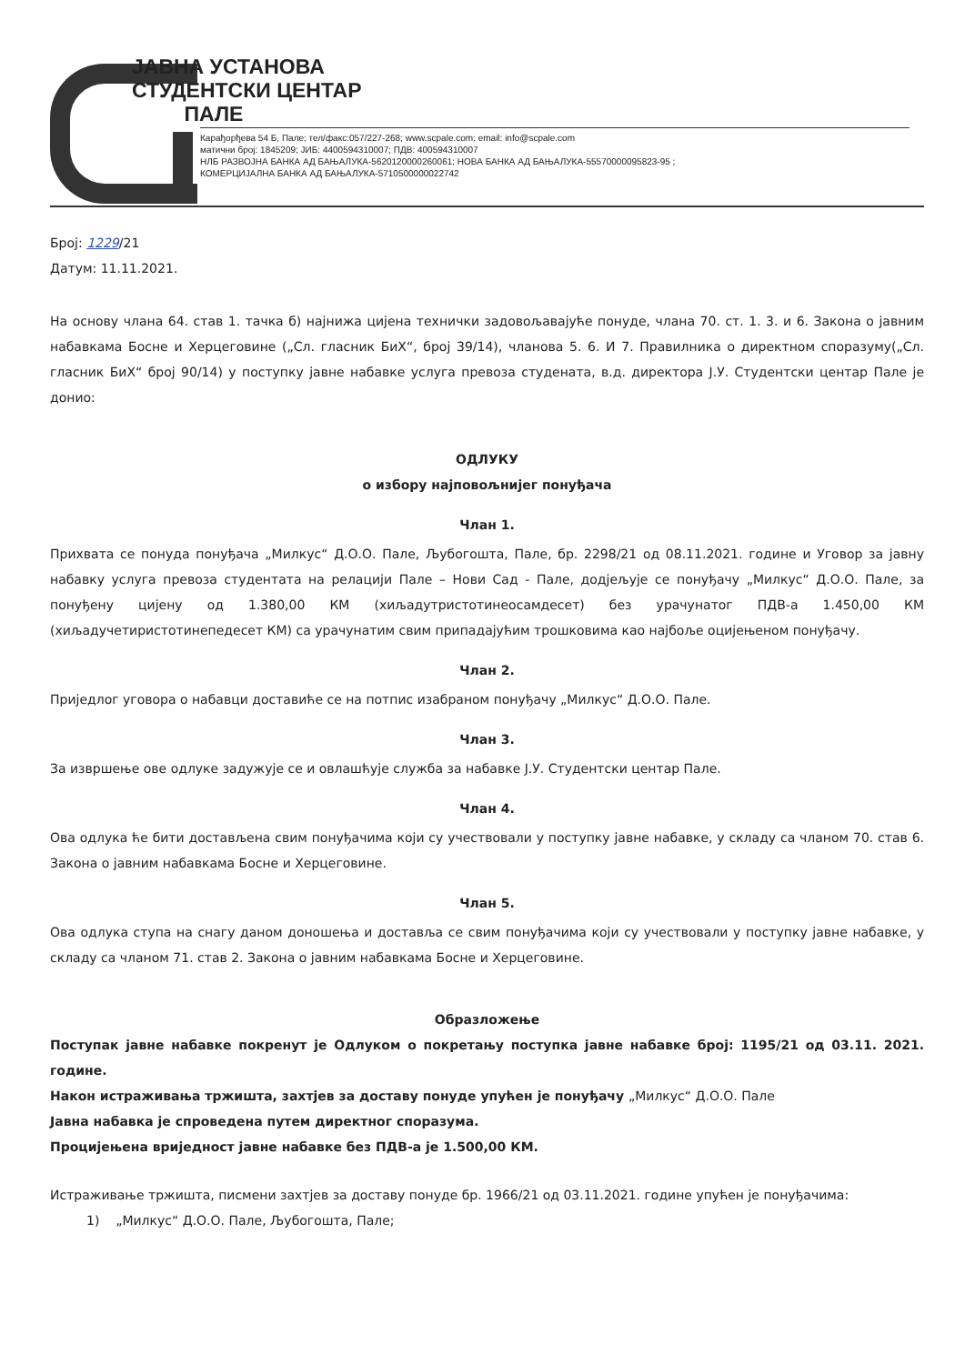ЈАВНА УСТАНОВА
СТУДЕНТСКИ ЦЕНТАР
ПАЛЕ
Карађорђева 54 Б, Пале; тел/факс:057/227-268; www.scpale.com; email: info@scpale.com
матични број: 1845209; ЈИБ: 4400594310007; ПДВ: 400594310007
НЛБ РАЗВОЈНА БАНКА АД БАЊАЛУКА-5620120000260061; НОВА БАНКА АД БАЊАЛУКА-55570000095823-95 ;
КОМЕРЦИЈАЛНА БАНКА АД БАЊАЛУКА-5710500000022742
Број: 1229/21
Датум: 11.11.2021.
На основу члана 64. став 1. тачка б) најнижа цијена технички задовољавајуће понуде, члана 70. ст. 1. 3. и 6. Закона о јавним набавкама Босне и Херцеговине („Сл. гласник БиХ“, број 39/14), чланова 5. 6. И 7. Правилника о директном споразуму(„Сл. гласник БиХ“ број 90/14) у поступку јавне набавке услуга превоза студената, в.д. директора Ј.У. Студентски центар Пале је донио:
ОДЛУКУ
о избору најповољнијег понуђача
Члан 1.
Прихвата се понуда понуђача „Милкус“ Д.О.О. Пале, Љубогошта, Пале, бр. 2298/21 од 08.11.2021. године и Уговор за јавну набавку услуга превоза студентата на релацији Пале – Нови Сад - Пале, додјељује се понуђачу „Милкус“ Д.О.О. Пале, за понуђену цијену од 1.380,00 КМ (хиљадутристотинеосамдесет) без урачунатог ПДВ-а 1.450,00 КМ (хиљадучетиристотинепедесет КМ) са урачунатим свим припадајућим трошковима као најбоље оцијењеном понуђачу.
Члан 2.
Приједлог уговора о набавци доставиће се на потпис изабраном понуђачу „Милкус“ Д.О.О. Пале.
Члан 3.
За извршење ове одлуке задужује се и овлашћује служба за набавке Ј.У. Студентски центар Пале.
Члан 4.
Ова одлука ће бити достављена свим понуђачима који су учествовали у поступку јавне набавке, у складу са чланом 70. став 6. Закона о јавним набавкама Босне и Херцеговине.
Члан 5.
Ова одлука ступа на снагу даном доношења и доставља се свим понуђачима који су учествовали у поступку јавне набавке, у складу са чланом 71. став 2. Закона о јавним набавкама Босне и Херцеговине.
Образложење
Поступак јавне набавке покренут је Одлуком о покретању поступка јавне набавке број: 1195/21 од 03.11. 2021. године.
Након истраживања тржишта, захтјев за доставу понуде упућен је понуђачу „Милкус“ Д.О.О. Пале
Јавна набавка је спроведена путем директног споразума.
Процијењена вриједност јавне набавке без ПДВ-а је 1.500,00 КМ.
Истраживање тржишта, писмени захтјев за доставу понуде бр. 1966/21 од 03.11.2021. године упућен је понуђачима:
1) „Милкус“ Д.О.О. Пале, Љубогошта, Пале;